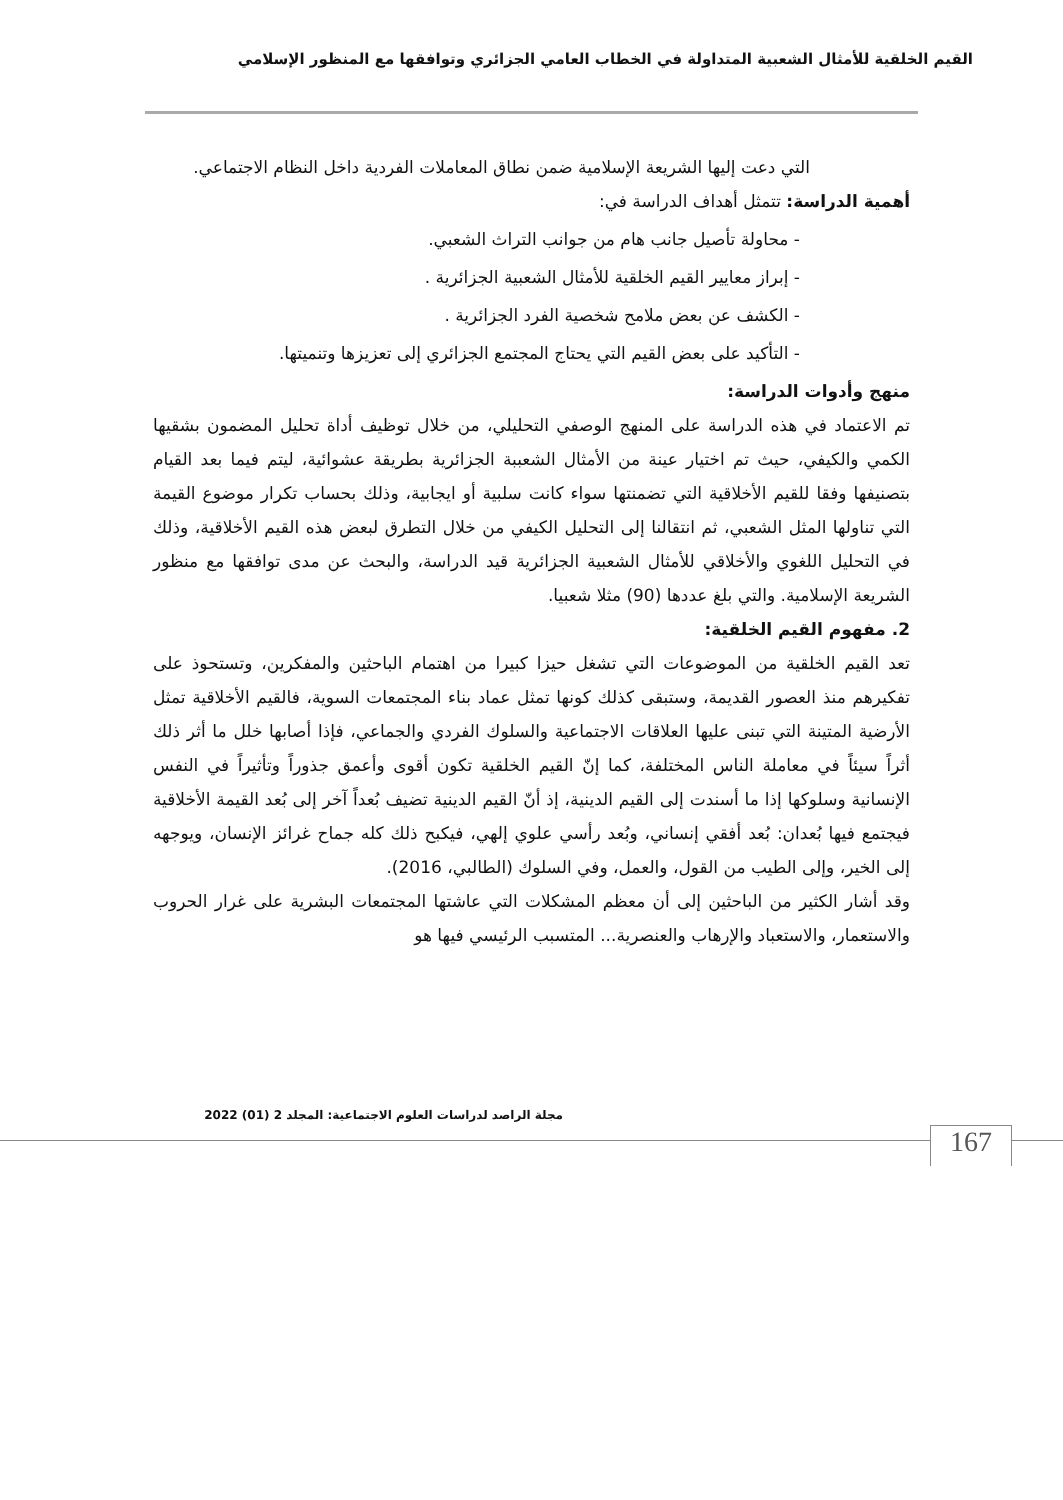القيم الخلقية للأمثال الشعبية المتداولة في الخطاب العامي الجزائري وتوافقها مع المنظور الإسلامي
التي دعت إليها الشريعة الإسلامية ضمن نطاق المعاملات الفردية داخل النظام الاجتماعي.
أهمية الدراسة: تتمثل أهداف الدراسة في:
- محاولة تأصيل جانب هام من جوانب التراث الشعبي.
- إبراز معايير القيم الخلقية للأمثال الشعبية الجزائرية .
- الكشف عن بعض ملامح شخصية الفرد الجزائرية .
- التأكيد على بعض القيم التي يحتاج المجتمع الجزائري إلى تعزيزها وتنميتها.
منهج وأدوات الدراسة:
تم الاعتماد في هذه الدراسة على المنهج الوصفي التحليلي، من خلال توظيف أداة تحليل المضمون بشقيها الكمي والكيفي، حيث تم اختيار عينة من الأمثال الشعببة الجزائرية بطريقة عشوائية، ليتم فيما بعد القيام بتصنيفها وفقا للقيم الأخلاقية التي تضمنتها سواء كانت سلبية أو ايجابية، وذلك بحساب تكرار موضوع القيمة التي تناولها المثل الشعبي، ثم انتقالنا إلى التحليل الكيفي من خلال التطرق لبعض هذه القيم الأخلاقية، وذلك في التحليل اللغوي والأخلاقي للأمثال الشعبية الجزائرية قيد الدراسة، والبحث عن مدى توافقها مع منظور الشريعة الإسلامية. والتي بلغ عددها (90) مثلا شعبيا.
2. مفهوم القيم الخلقية:
تعد القيم الخلقية من الموضوعات التي تشغل حيزا كبيرا من اهتمام الباحثين والمفكرين، وتستحوذ على تفكيرهم منذ العصور القديمة، وستبقى كذلك كونها تمثل عماد بناء المجتمعات السوية، فالقيم الأخلاقية تمثل الأرضية المتينة التي تبنى عليها العلاقات الاجتماعية والسلوك الفردي والجماعي، فإذا أصابها خلل ما أثر ذلك أثراً سيئاً في معاملة الناس المختلفة، كما إنّ القيم الخلقية تكون أقوى وأعمق جذوراً وتأثيراً في النفس الإنسانية وسلوكها إذا ما أسندت إلى القيم الدينية، إذ أنّ القيم الدينية تضيف بُعداً آخر إلى بُعد القيمة الأخلاقية فيجتمع فيها بُعدان: بُعد أفقي إنساني، وبُعد رأسي علوي إلهي، فيكبح ذلك كله جماح غرائز الإنسان، ويوجهه إلى الخير، وإلى الطيب من القول، والعمل، وفي السلوك (الطالبي، 2016).
وقد أشار الكثير من الباحثين إلى أن معظم المشكلات التي عاشتها المجتمعات البشرية على غرار الحروب والاستعمار، والاستعباد والإرهاب والعنصرية... المتسبب الرئيسي فيها هو
مجلة الراصد لدراسات العلوم الاجتماعية: المجلد 2 (01) 2022
167